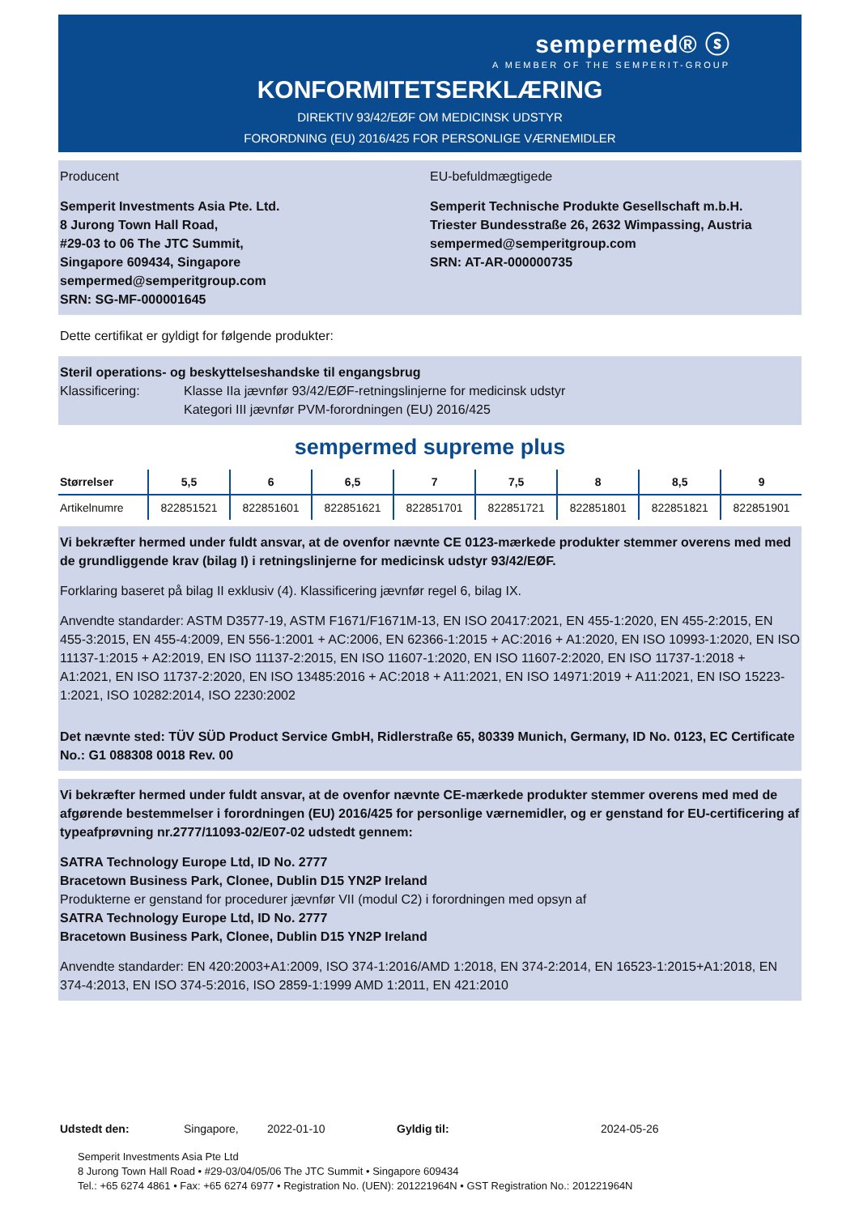sempermed® ⓢ
A MEMBER OF THE SEMPERIT-GROUP
KONFORMITETSERKLÆRING
DIREKTIV 93/42/EØF OM MEDICINSK UDSTYR
FORORDNING (EU) 2016/425 FOR PERSONLIGE VÆRNEMIDLER
Producent
Semperit Investments Asia Pte. Ltd.
8 Jurong Town Hall Road,
#29-03 to 06 The JTC Summit,
Singapore 609434, Singapore
sempermed@semperitgroup.com
SRN: SG-MF-000001645
EU-befuldmægtigede
Semperit Technische Produkte Gesellschaft m.b.H.
Triester Bundesstraße 26, 2632 Wimpassing, Austria
sempermed@semperitgroup.com
SRN: AT-AR-000000735
Dette certifikat er gyldigt for følgende produkter:
Steril operations- og beskyttelseshandske til engangsbrug
Klassificering: Klasse IIa jævnfør 93/42/EØF-retningslinjerne for medicinsk udstyr
Kategori III jævnfør PVM-forordningen (EU) 2016/425
sempermed supreme plus
| Størrelser | 5,5 | 6 | 6,5 | 7 | 7,5 | 8 | 8,5 | 9 |
| --- | --- | --- | --- | --- | --- | --- | --- | --- |
| Artikelnumre | 822851521 | 822851601 | 822851621 | 822851701 | 822851721 | 822851801 | 822851821 | 822851901 |
Vi bekræfter hermed under fuldt ansvar, at de ovenfor nævnte CE 0123-mærkede produkter stemmer overens med med de grundliggende krav (bilag I) i retningslinjerne for medicinsk udstyr 93/42/EØF.
Forklaring baseret på bilag II exklusiv (4). Klassificering jævnfør regel 6, bilag IX.
Anvendte standarder: ASTM D3577-19, ASTM F1671/F1671M-13, EN ISO 20417:2021, EN 455-1:2020, EN 455-2:2015, EN 455-3:2015, EN 455-4:2009, EN 556-1:2001 + AC:2006, EN 62366-1:2015 + AC:2016 + A1:2020, EN ISO 10993-1:2020, EN ISO 11137-1:2015 + A2:2019, EN ISO 11137-2:2015, EN ISO 11607-1:2020, EN ISO 11607-2:2020, EN ISO 11737-1:2018 + A1:2021, EN ISO 11737-2:2020, EN ISO 13485:2016 + AC:2018 + A11:2021, EN ISO 14971:2019 + A11:2021, EN ISO 15223-1:2021, ISO 10282:2014, ISO 2230:2002
Det nævnte sted: TÜV SÜD Product Service GmbH, Ridlerstraße 65, 80339 Munich, Germany, ID No. 0123, EC Certificate No.: G1 088308 0018 Rev. 00
Vi bekræfter hermed under fuldt ansvar, at de ovenfor nævnte CE-mærkede produkter stemmer overens med med de afgørende bestemmelser i forordningen (EU) 2016/425 for personlige værnemidler, og er genstand for EU-certificering af typeafprøvning nr.2777/11093-02/E07-02 udstedt gennem:
SATRA Technology Europe Ltd, ID No. 2777
Bracetown Business Park, Clonee, Dublin D15 YN2P Ireland
Produkterne er genstand for procedurer jævnfør VII (modul C2) i forordningen med opsyn af
SATRA Technology Europe Ltd, ID No. 2777
Bracetown Business Park, Clonee, Dublin D15 YN2P Ireland
Anvendte standarder: EN 420:2003+A1:2009, ISO 374-1:2016/AMD 1:2018, EN 374-2:2014, EN 16523-1:2015+A1:2018, EN 374-4:2013, EN ISO 374-5:2016, ISO 2859-1:1999 AMD 1:2011, EN 421:2010
Udstedt den: Singapore, 2022-01-10 Gyldig til: 2024-05-26
Semperit Investments Asia Pte Ltd
8 Jurong Town Hall Road • #29-03/04/05/06 The JTC Summit • Singapore 609434
Tel.: +65 6274 4861 • Fax: +65 6274 6977 • Registration No. (UEN): 201221964N • GST Registration No.: 201221964N